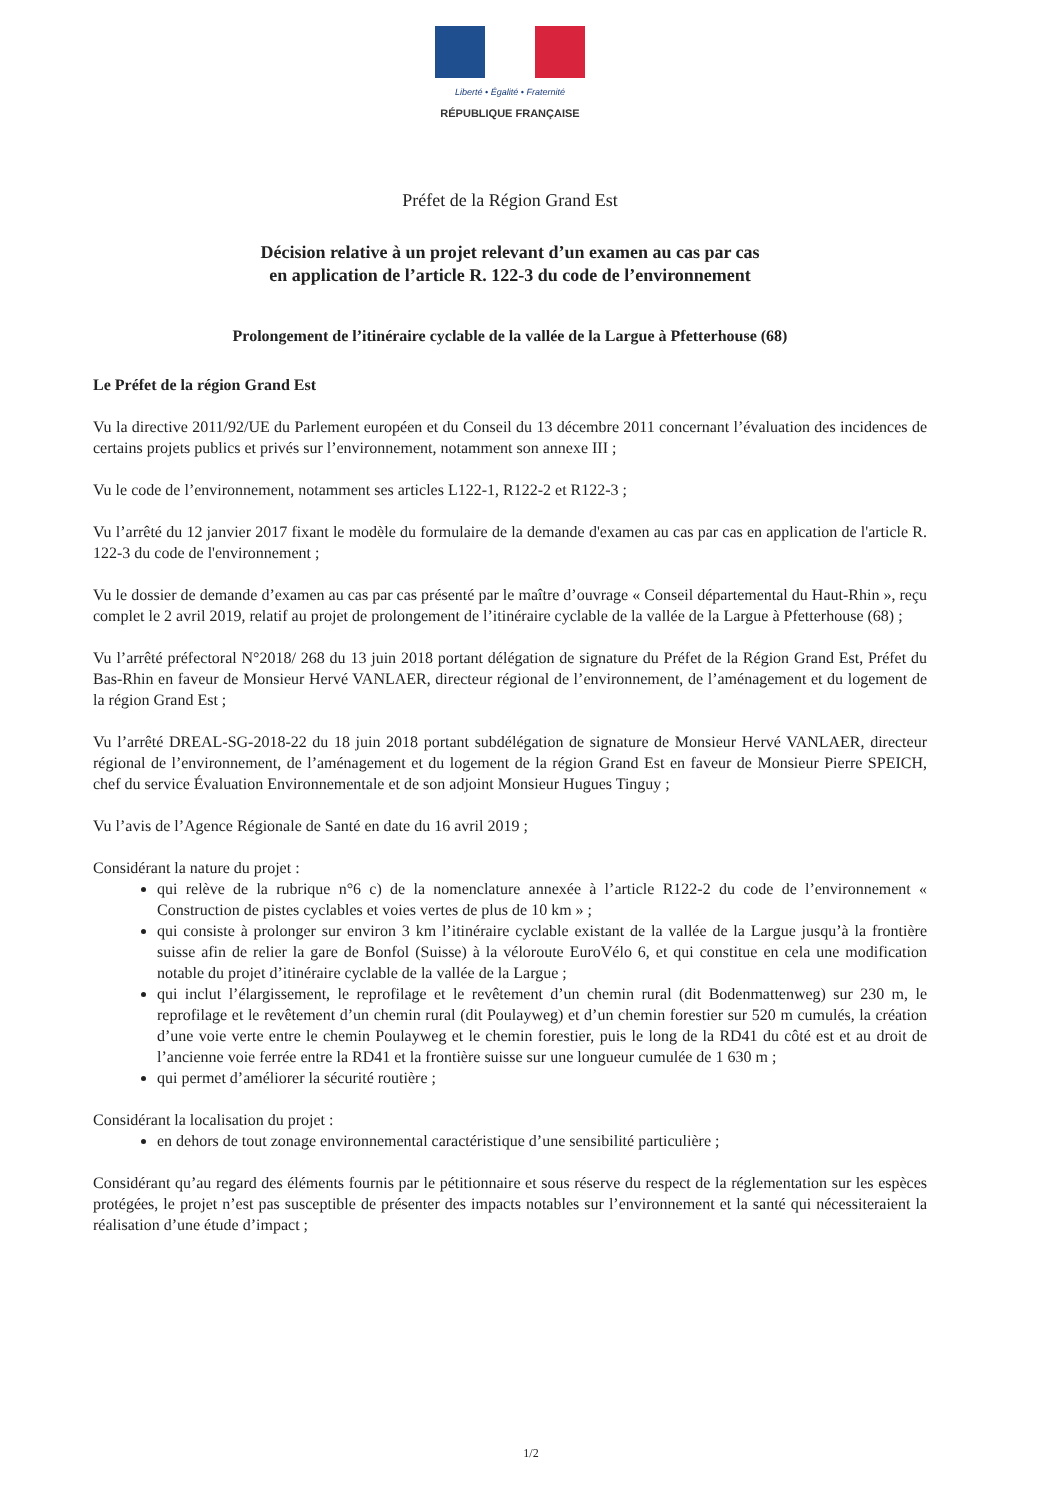Liberté • Égalité • Fraternité
RÉPUBLIQUE FRANÇAISE
Préfet de la Région Grand Est
Décision relative à un projet relevant d’un examen au cas par cas
en application de l’article R. 122-3 du code de l’environnement
Prolongement de l’itinéraire cyclable de la vallée de la Largue à Pfetterhouse (68)
Le Préfet de la région Grand Est
Vu la directive 2011/92/UE du Parlement européen et du Conseil du 13 décembre 2011 concernant l’évaluation des incidences de certains projets publics et privés sur l’environnement, notamment son annexe III ;
Vu le code de l’environnement, notamment ses articles L122-1, R122-2 et R122-3 ;
Vu l’arrêté du 12 janvier 2017 fixant le modèle du formulaire de la demande d'examen au cas par cas en application de l'article R. 122-3 du code de l'environnement ;
Vu le dossier de demande d’examen au cas par cas présenté par le maître d’ouvrage « Conseil départemental du Haut-Rhin », reçu complet le 2 avril 2019, relatif au projet de prolongement de l’itinéraire cyclable de la vallée de la Largue à Pfetterhouse (68) ;
Vu l’arrêté préfectoral N°2018/ 268 du 13 juin 2018 portant délégation de signature du Préfet de la Région Grand Est, Préfet du Bas-Rhin en faveur de Monsieur Hervé VANLAER, directeur régional de l’environnement, de l’aménagement et du logement de la région Grand Est ;
Vu l’arrêté DREAL-SG-2018-22 du 18 juin 2018 portant subdélégation de signature de Monsieur Hervé VANLAER, directeur régional de l’environnement, de l’aménagement et du logement de la région Grand Est en faveur de Monsieur Pierre SPEICH, chef du service Évaluation Environnementale et de son adjoint Monsieur Hugues Tinguy ;
Vu l’avis de l’Agence Régionale de Santé en date du 16 avril 2019 ;
Considérant la nature du projet :
qui relève de la rubrique n°6 c) de la nomenclature annexée à l’article R122-2 du code de l’environnement « Construction de pistes cyclables et voies vertes de plus de 10 km » ;
qui consiste à prolonger sur environ 3 km l’itinéraire cyclable existant de la vallée de la Largue jusqu’à la frontière suisse afin de relier la gare de Bonfol (Suisse) à la véloroute EuroVélo 6, et qui constitue en cela une modification notable du projet d’itinéraire cyclable de la vallée de la Largue ;
qui inclut l’élargissement, le reprofilage et le revêtement d’un chemin rural (dit Bodenmattenweg) sur 230 m, le reprofilage et le revêtement d’un chemin rural (dit Poulayweg) et d’un chemin forestier sur 520 m cumulés, la création d’une voie verte entre le chemin Poulayweg et le chemin forestier, puis le long de la RD41 du côté est et au droit de l’ancienne voie ferrée entre la RD41 et la frontière suisse sur une longueur cumulée de 1 630 m ;
qui permet d’améliorer la sécurité routière ;
Considérant la localisation du projet :
en dehors de tout zonage environnemental caractéristique d’une sensibilité particulière ;
Considérant qu’au regard des éléments fournis par le pétitionnaire et sous réserve du respect de la réglementation sur les espèces protégées, le projet n’est pas susceptible de présenter des impacts notables sur l’environnement et la santé qui nécessiteraient la réalisation d’une étude d’impact ;
1/2